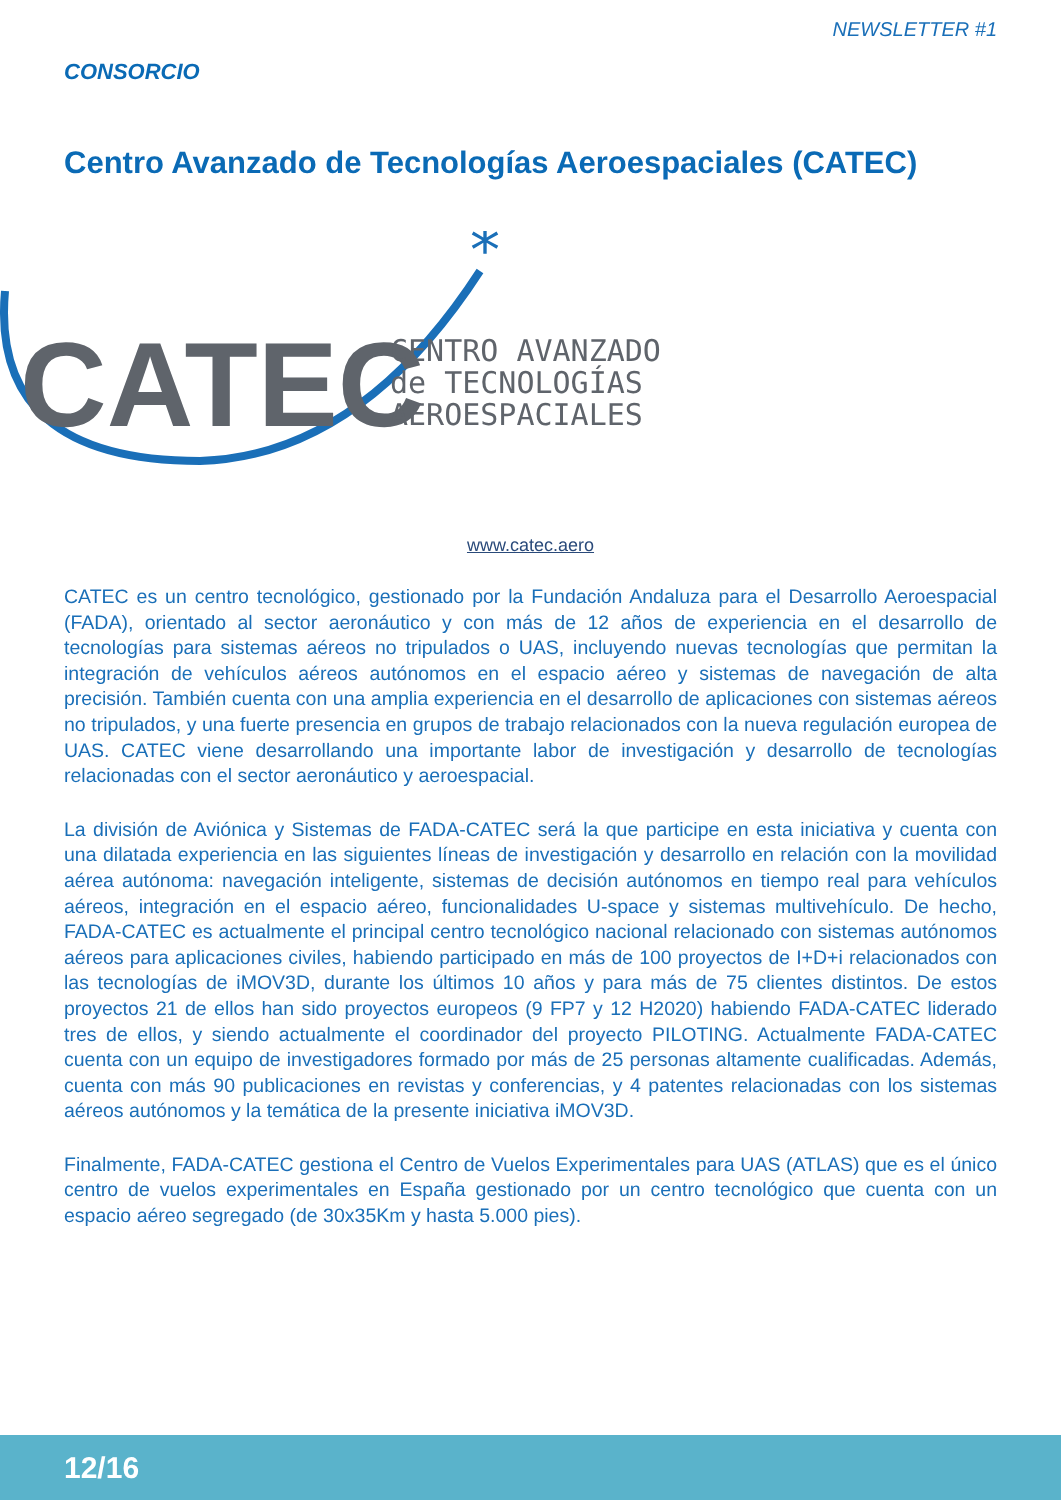NEWSLETTER #1
CONSORCIO
Centro Avanzado de Tecnologías Aeroespaciales (CATEC)
*
CATEC
CENTRO AVANZADO
de TECNOLOGÍAS
AEROESPACIALES
www.catec.aero
CATEC es un centro tecnológico, gestionado por la Fundación Andaluza para el Desarrollo Aeroespacial (FADA), orientado al sector aeronáutico y con más de 12 años de experiencia en el desarrollo de tecnologías para sistemas aéreos no tripulados o UAS, incluyendo nuevas tecnologías que permitan la integración de vehículos aéreos autónomos en el espacio aéreo y sistemas de navegación de alta precisión. También cuenta con una amplia experiencia en el desarrollo de aplicaciones con sistemas aéreos no tripulados, y una fuerte presencia en grupos de trabajo relacionados con la nueva regulación europea de UAS. CATEC viene desarrollando una importante labor de investigación y desarrollo de tecnologías relacionadas con el sector aeronáutico y aeroespacial.
La división de Aviónica y Sistemas de FADA-CATEC será la que participe en esta iniciativa y cuenta con una dilatada experiencia en las siguientes líneas de investigación y desarrollo en relación con la movilidad aérea autónoma: navegación inteligente, sistemas de decisión autónomos en tiempo real para vehículos aéreos, integración en el espacio aéreo, funcionalidades U-space y sistemas multivehículo. De hecho, FADA-CATEC es actualmente el principal centro tecnológico nacional relacionado con sistemas autónomos aéreos para aplicaciones civiles, habiendo participado en más de 100 proyectos de I+D+i relacionados con las tecnologías de iMOV3D, durante los últimos 10 años y para más de 75 clientes distintos. De estos proyectos 21 de ellos han sido proyectos europeos (9 FP7 y 12 H2020) habiendo FADA-CATEC liderado tres de ellos, y siendo actualmente el coordinador del proyecto PILOTING. Actualmente FADA-CATEC cuenta con un equipo de investigadores formado por más de 25 personas altamente cualificadas. Además, cuenta con más 90 publicaciones en revistas y conferencias, y 4 patentes relacionadas con los sistemas aéreos autónomos y la temática de la presente iniciativa iMOV3D.
Finalmente, FADA-CATEC gestiona el Centro de Vuelos Experimentales para UAS (ATLAS) que es el único centro de vuelos experimentales en España gestionado por un centro tecnológico que cuenta con un espacio aéreo segregado (de 30x35Km y hasta 5.000 pies).
12/16